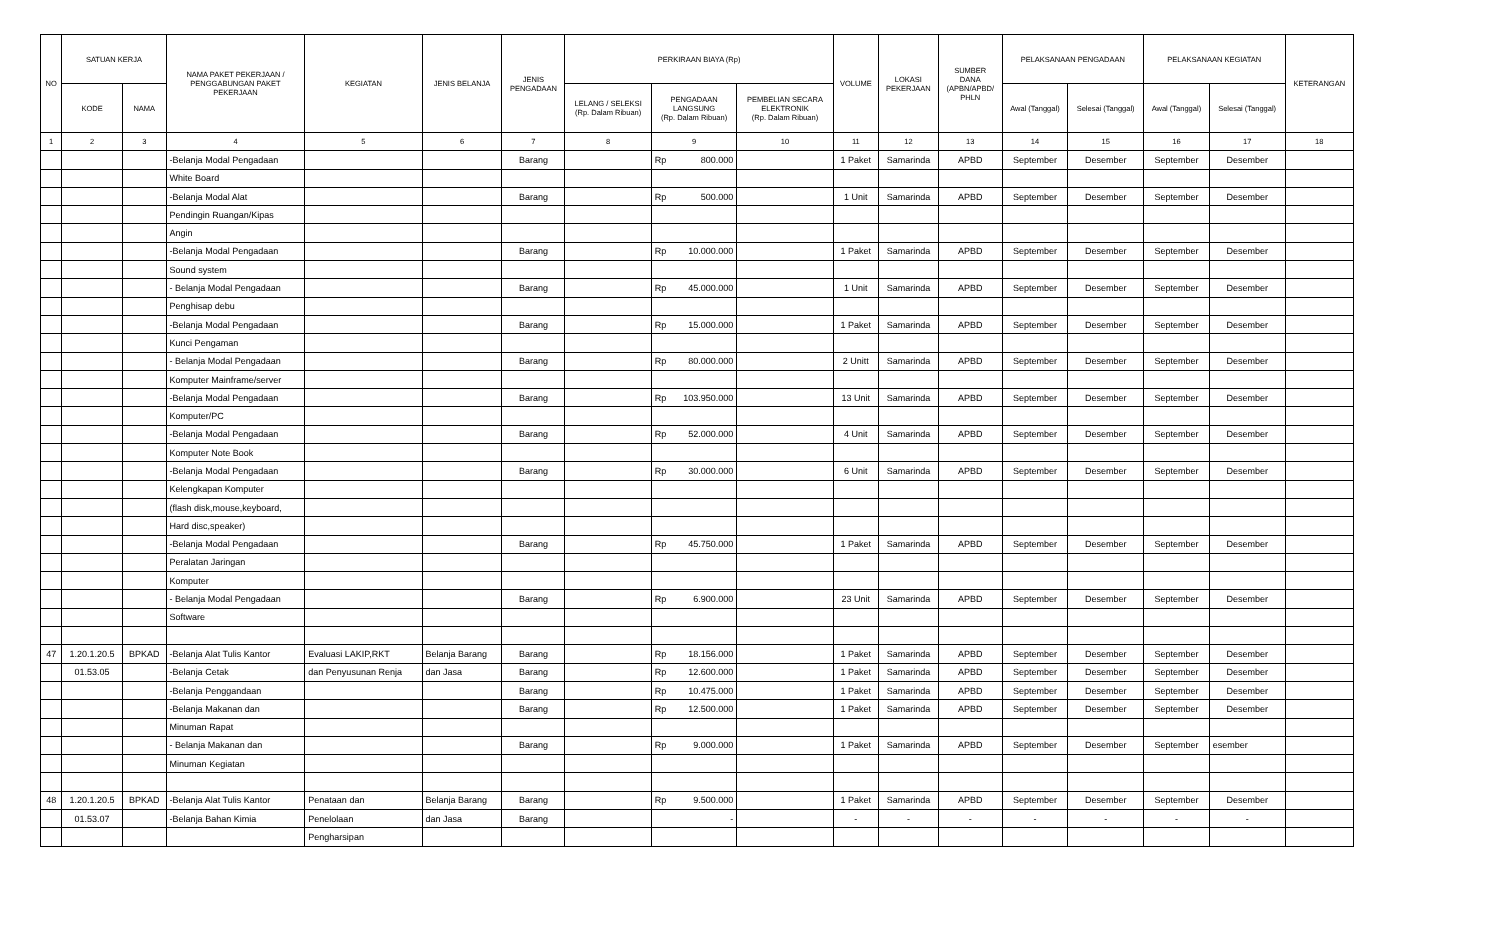| NO | SATUAN KERJA | | NAMA PAKET PEKERJAAN / PENGGABUNGAN PAKET PEKERJAAN | KEGIATAN | JENIS BELANJA | JENIS PENGADAAN | PERKIRAAN BIAYA (Rp) | | | VOLUME | LOKASI PEKERJAAN | SUMBER DANA (APBN/APBD/ PHLN | PELAKSANAAN PENGADAAN | | PELAKSANAAN KEGIATAN | | KETERANGAN |
| --- | --- | --- | --- | --- | --- | --- | --- | --- | --- | --- | --- | --- | --- | --- | --- | --- | --- |
| | KODE | NAMA | | | | | LELANG / SELEKSI (Rp. Dalam Ribuan) | PENGADAAN LANGSUNG (Rp. Dalam Ribuan) | PEMBELIAN SECARA ELEKTRONIK (Rp. Dalam Ribuan) | | | | Awal (Tanggal) | Selesai (Tanggal) | Awal (Tanggal) | Selesai (Tanggal) | |
| 1 | 2 | 3 | 4 | 5 | 6 | 7 | 8 | 9 | 10 | 11 | 12 | 13 | 14 | 15 | 16 | 17 | 18 |
| | | | -Belanja Modal Pengadaan | | | Barang | | Rp 800.000 | | 1 Paket | Samarinda | APBD | September | Desember | September | Desember | |
| | | | White Board | | | | | | | | | | | | | | |
| | | | -Belanja Modal Alat | | | Barang | | Rp 500.000 | | 1 Unit | Samarinda | APBD | September | Desember | September | Desember | |
| | | | Pendingin Ruangan/Kipas | | | | | | | | | | | | | | |
| | | | Angin | | | | | | | | | | | | | | |
| | | | -Belanja Modal Pengadaan | | | Barang | | Rp 10.000.000 | | 1 Paket | Samarinda | APBD | September | Desember | September | Desember | |
| | | | Sound system | | | | | | | | | | | | | | |
| | | | - Belanja Modal Pengadaan | | | Barang | | Rp 45.000.000 | | 1 Unit | Samarinda | APBD | September | Desember | September | Desember | |
| | | | Penghisap debu | | | | | | | | | | | | | | |
| | | | -Belanja Modal Pengadaan | | | Barang | | Rp 15.000.000 | | 1 Paket | Samarinda | APBD | September | Desember | September | Desember | |
| | | | Kunci Pengaman | | | | | | | | | | | | | | |
| | | | - Belanja Modal Pengadaan | | | Barang | | Rp 80.000.000 | | 2 Unitt | Samarinda | APBD | September | Desember | September | Desember | |
| | | | Komputer Mainframe/server | | | | | | | | | | | | | | |
| | | | -Belanja Modal Pengadaan | | | Barang | | Rp 103.950.000 | | 13 Unit | Samarinda | APBD | September | Desember | September | Desember | |
| | | | Komputer/PC | | | | | | | | | | | | | | |
| | | | -Belanja Modal Pengadaan | | | Barang | | Rp 52.000.000 | | 4 Unit | Samarinda | APBD | September | Desember | September | Desember | |
| | | | Komputer Note Book | | | | | | | | | | | | | | |
| | | | -Belanja Modal Pengadaan | | | Barang | | Rp 30.000.000 | | 6 Unit | Samarinda | APBD | September | Desember | September | Desember | |
| | | | Kelengkapan Komputer | | | | | | | | | | | | | | |
| | | | (flash disk,mouse,keyboard, | | | | | | | | | | | | | | |
| | | | Hard disc,speaker) | | | | | | | | | | | | | | |
| | | | -Belanja Modal Pengadaan | | | Barang | | Rp 45.750.000 | | 1 Paket | Samarinda | APBD | September | Desember | September | Desember | |
| | | | Peralatan Jaringan | | | | | | | | | | | | | | |
| | | | Komputer | | | | | | | | | | | | | | |
| | | | - Belanja Modal Pengadaan | | | Barang | | Rp 6.900.000 | | 23 Unit | Samarinda | APBD | September | Desember | September | Desember | |
| | | | Software | | | | | | | | | | | | | | |
| 47 | 1.20.1.20.5 | BPKAD | -Belanja Alat Tulis Kantor | Evaluasi LAKIP,RKT | Belanja Barang | Barang | | Rp 18.156.000 | | 1 Paket | Samarinda | APBD | September | Desember | September | Desember | |
| | 01.53.05 | | -Belanja Cetak | dan Penyusunan Renja | dan Jasa | Barang | | Rp 12.600.000 | | 1 Paket | Samarinda | APBD | September | Desember | September | Desember | |
| | | | -Belanja Penggandaan | | | Barang | | Rp 10.475.000 | | 1 Paket | Samarinda | APBD | September | Desember | September | Desember | |
| | | | -Belanja Makanan dan | | | Barang | | Rp 12.500.000 | | 1 Paket | Samarinda | APBD | September | Desember | September | Desember | |
| | | | Minuman Rapat | | | | | | | | | | | | | | |
| | | | - Belanja Makanan dan | | | Barang | | Rp 9.000.000 | | 1 Paket | Samarinda | APBD | September | Desember | September | esember | |
| | | | Minuman Kegiatan | | | | | | | | | | | | | | |
| 48 | 1.20.1.20.5 | BPKAD | -Belanja Alat Tulis Kantor | Penataan dan | Belanja Barang | Barang | | Rp 9.500.000 | | 1 Paket | Samarinda | APBD | September | Desember | September | Desember | |
| | 01.53.07 | | -Belanja Bahan Kimia | Penelolaan | dan Jasa | Barang | | - | | - | - | - | - | - | - | - | |
| | | | | Pengharsipan | | | | | | | | | | | | | |